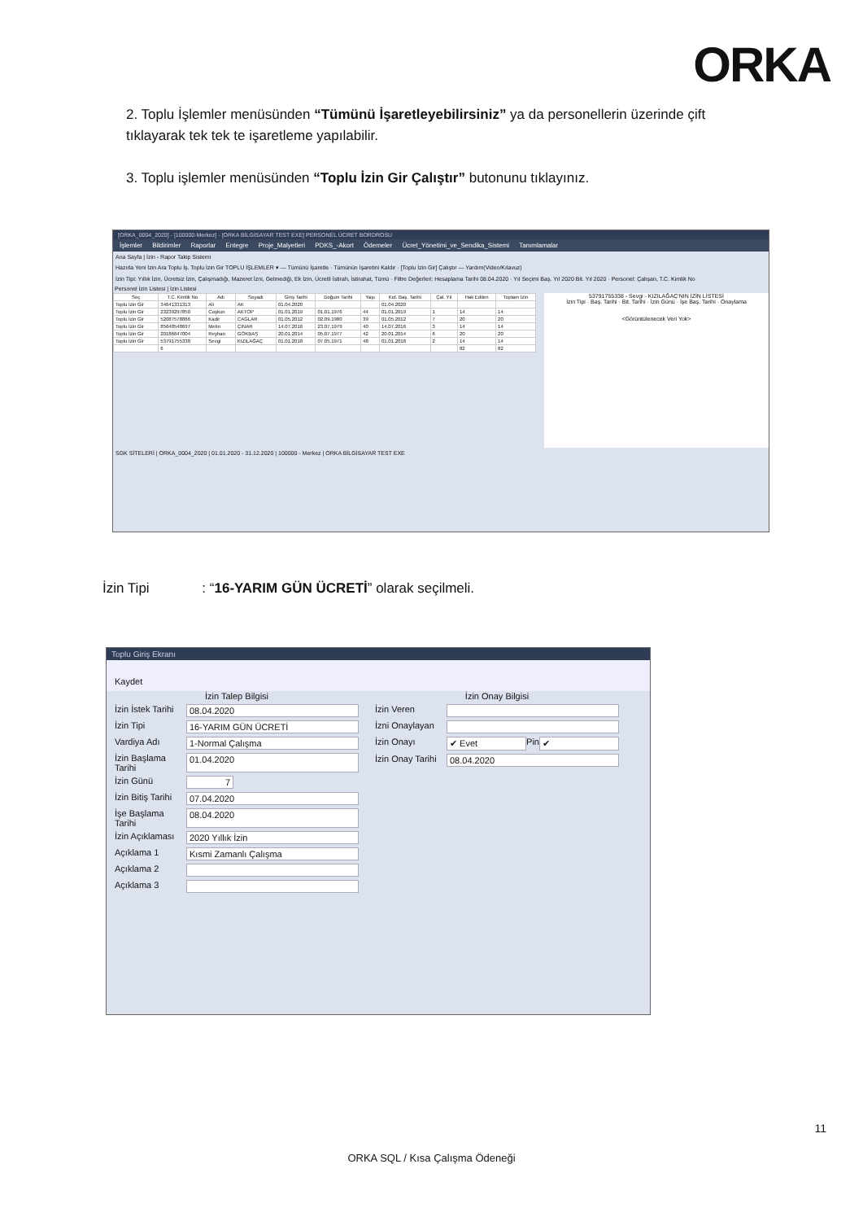ORKA
2. Toplu İşlemler menüsünden “Tümünü İşaretleyebilirsiniz” ya da personellerin üzerinde çift tıklayarak tek tek te işaretleme yapılabilir.
3. Toplu işlemler menüsünden “Toplu İzin Gir Çalıştır” butonunu tıklayınız.
[ORKA_0004_2020] - [100000-Merkez] - [ORKA BİLGİSAYAR TEST EXE] PERSONEL ÜCRET BORDROSU
İşlemler Bildirimler Raporlar Entegre Proje_Malyetleri PDKS_-Akort Ödemeler Ücret_Yönetimi_ve_Sendika_Sistemi Tanımlamalar
Ana Sayfa | İzin - Rapor Takip Sistemi
Hazırla Yeni İzin Ara Toplu İş. Toplu İzin Gir TOPLU İŞLEMLER ▾ — Tümünü İşaretle · Tümünün İşaretini Kaldır · [Toplu İzin Gir] Çalıştır — Yardım(Video/Kılavuz)
İzin Tipi: Yıllık İzin, Ücretsiz İzin, Çalışmadığı, Mazeret İzni, Gelmediği, Ek İzin, Ücretli İstirah, İstirahat, Tümü · Filtre Değerleri: Hesaplama Tarihi 08.04.2020 · Yıl Seçimi Baş. Yıl 2020 Bit. Yıl 2020 · Personel: Çalışan, T.C. Kimlik No
Personel İzin Listesi | İzin Listesi
| Seç | T.C. Kimlik No | Adı | Soyadı | Giriş Tarihi | Doğum Tarihi | Yaşı | Kıd. Baş. Tarihi | Çal. Yıl | Hak Edilen | Toplam İzin |
| --- | --- | --- | --- | --- | --- | --- | --- | --- | --- | --- |
| Toplu İzin Gir | 34641331313 | Ali | AK | 01.04.2020 | | | 01.04.2020 | | | |
| Toplu İzin Gir | 23239297850 | Coşkun | AKTOP | 01.01.2019 | 01.01.1976 | 44 | 01.01.2019 | 1 | 14 | 14 |
| Toplu İzin Gir | 52087578866 | Kadir | CAGLAR | 01.05.2012 | 02.09.1980 | 39 | 01.05.2012 | 7 | 20 | 20 |
| Toplu İzin Gir | 85648548697 | Metin | ÇINAR | 14.07.2016 | 23.07.1979 | 40 | 14.07.2016 | 3 | 14 | 14 |
| Toplu İzin Gir | 20186647004 | Reyhan | GÖKBAŞ | 20.01.2014 | 05.07.1977 | 42 | 20.01.2014 | 6 | 20 | 20 |
| Toplu İzin Gir | 53791755338 | Sevgi | KIZILAĞAÇ | 01.01.2018 | 07.05.1971 | 48 | 01.01.2018 | 2 | 14 | 14 |
| | 6 | | | | | | | | 82 | 82 |
53791755338 - Sevgi - KIZILAĞAÇ'NIN İZİN LİSTESİ
İzin Tipi · Baş. Tarihi · Bit. Tarihi · İzin Günü · İşe Baş. Tarihi · Onaylama
<Görüntülenecek Veri Yok>
SGK SİTELERİ | ORKA_0004_2020 | 01.01.2020 - 31.12.2020 | 100000 - Merkez | ORKA BİLGİSAYAR TEST EXE
İzin Tipi : “16-YARIM GÜN ÜCRETİ” olarak seçilmeli.
Toplu Giriş Ekranı
Kaydet
İzin Talep Bilgisi
İzin İstek Tarihi
08.04.2020
İzin Tipi 16-YARIM GÜN ÜCRETİ
Vardiya Adı 1-Normal Çalışma
İzin Başlama Tarihi
01.04.2020
İzin Günü 7
İzin Bitiş Tarihi
07.04.2020
İşe Başlama Tarihi
08.04.2020
İzin Açıklaması
2020 Yıllık İzin
Açıklama 1 Kısmi Zamanlı Çalışma
Açıklama 2
Açıklama 3
İzin Onay Bilgisi
İzin Veren
İzni Onaylayan
İzin Onayı ✔ Evet
Pin
✔
İzin Onay Tarihi
08.04.2020
11
ORKA SQL / Kısa Çalışma Ödeneği